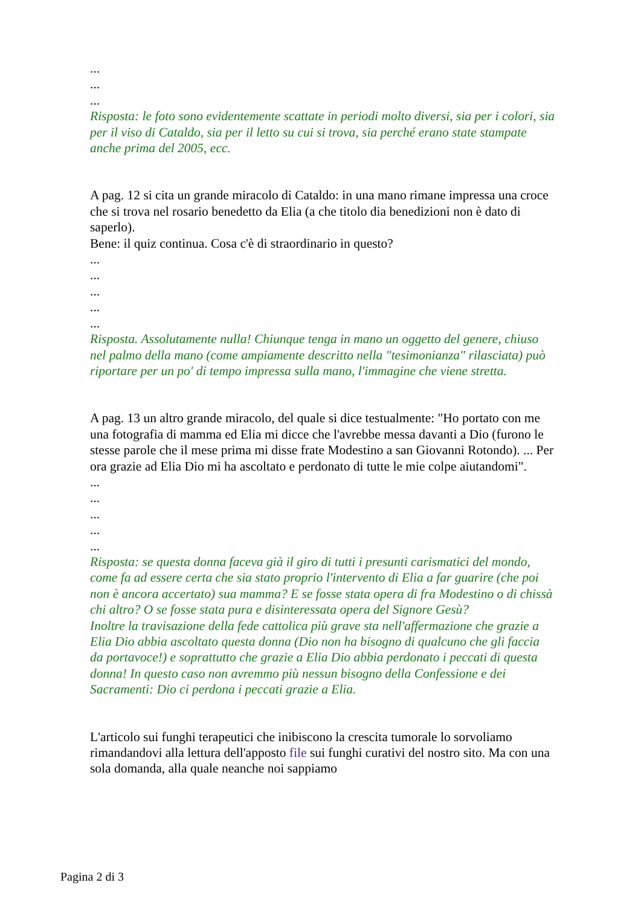...
...
...
Risposta: le foto sono evidentemente scattate in periodi molto diversi, sia per i colori, sia per il viso di Cataldo, sia per il letto su cui si trova, sia perché erano state stampate anche prima del 2005, ecc.
A pag. 12 si cita un grande miracolo di Cataldo: in una mano rimane impressa una croce che si trova nel rosario benedetto da Elia (a che titolo dia benedizioni non è dato di saperlo).
Bene: il quiz continua. Cosa c'è di straordinario in questo?
...
...
...
...
...
Risposta. Assolutamente nulla! Chiunque tenga in mano un oggetto del genere, chiuso nel palmo della mano (come ampiamente descritto nella "tesimonianza" rilasciata) può riportare per un po' di tempo impressa sulla mano, l'immagine che viene stretta.
A pag. 13 un altro grande miracolo, del quale si dice testualmente: "Ho portato con me una fotografia di mamma ed Elia mi dicce che l'avrebbe messa davanti a Dio (furono le stesse parole che il mese prima mi disse frate Modestino a san Giovanni Rotondo). ... Per ora grazie ad Elia Dio mi ha ascoltato e perdonato di tutte le mie colpe aiutandomi".
...
...
...
...
...
Risposta: se questa donna faceva già il giro di tutti i presunti carismatici del mondo, come fa ad essere certa che sia stato proprio l'intervento di Elia a far guarire (che poi non è ancora accertato) sua mamma? E se fosse stata opera di fra Modestino o di chissà chi altro? O se fosse stata pura e disinteressata opera del Signore Gesù?
Inoltre la travisazione della fede cattolica più grave sta nell'affermazione che grazie a Elia Dio abbia ascoltato questa donna (Dio non ha bisogno di qualcuno che gli faccia da portavoce!) e soprattutto che grazie a Elia Dio abbia perdonato i peccati di questa donna! In questo caso non avremmo più nessun bisogno della Confessione e dei Sacramenti: Dio ci perdona i peccati grazie a Elia.
L'articolo sui funghi terapeutici che inibiscono la crescita tumorale lo sorvoliamo rimandandovi alla lettura dell'apposto file sui funghi curativi del nostro sito. Ma con una sola domanda, alla quale neanche noi sappiamo
Pagina 2 di 3